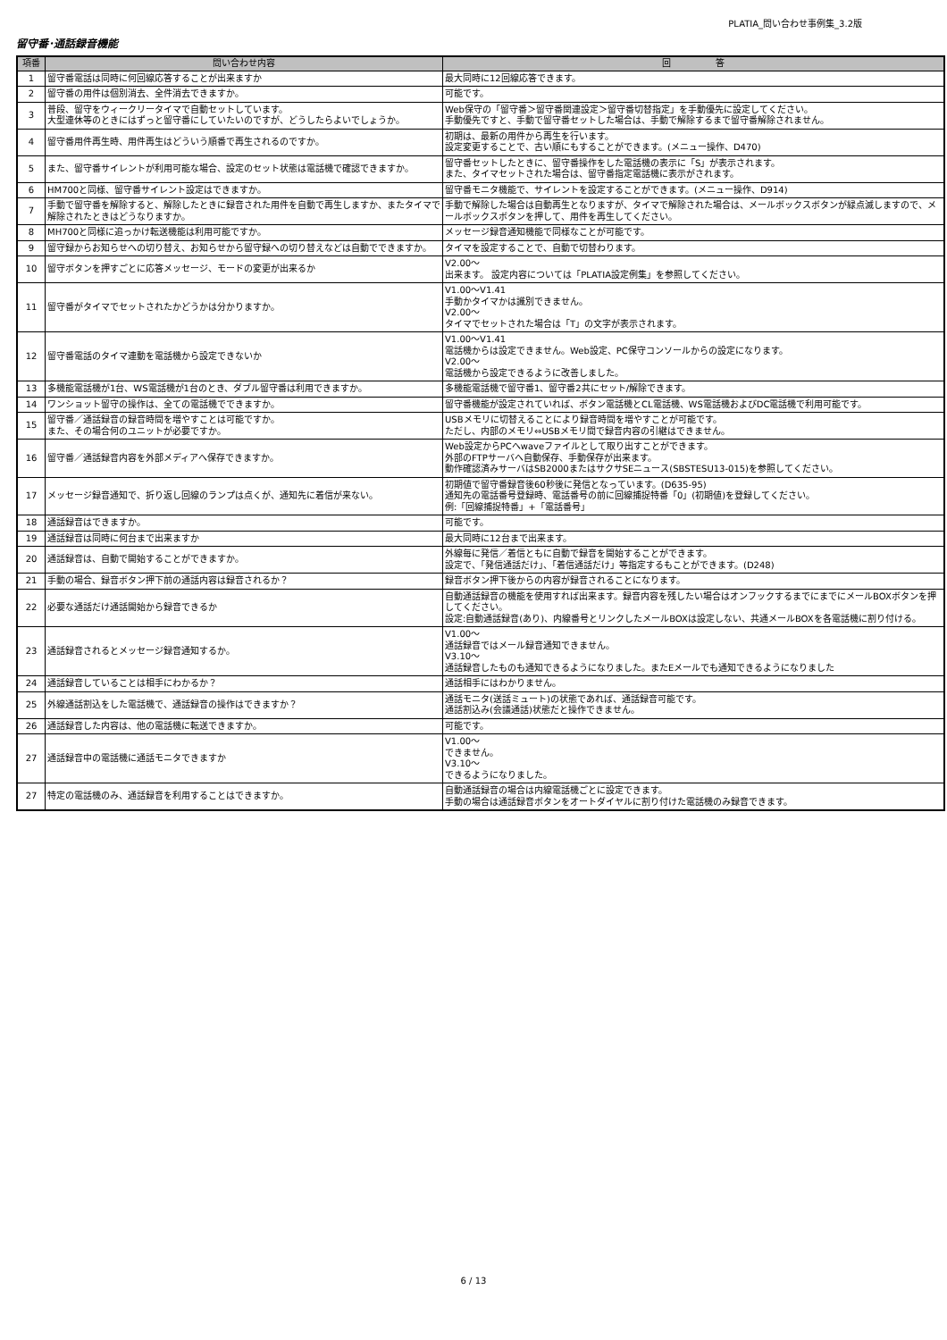PLATIA_問い合わせ事例集_3.2版
留守番･通話録音機能
| 項番 | 問い合わせ内容 | 回 答 |
| --- | --- | --- |
| 1 | 留守番電話は同時に何回線応答することが出来ますか | 最大同時に12回線応答できます。 |
| 2 | 留守番の用件は個別消去、全件消去できますか。 | 可能です。 |
| 3 | 普段、留守をウィークリータイマで自動セットしています。 大型連休等のときにはずっと留守番にしていたいのですが、どうしたらよいでしょうか。 | Web保守の「留守番＞留守番関連設定＞留守番切替指定」を手動優先に設定してください。 手動優先ですと、手動で留守番セットした場合は、手動で解除するまで留守番解除されません。 |
| 4 | 留守番用件再生時、用件再生はどういう順番で再生されるのですか。 | 初期は、最新の用件から再生を行います。 設定変更することで、古い順にもすることができます。(メニュー操作、D470) |
| 5 | また、留守番サイレントが利用可能な場合、設定のセット状態は電話機で確認できますか。 | 留守番セットしたときに、留守番操作をした電話機の表示に「S」が表示されます。 また、タイマセットされた場合は、留守番指定電話機に表示がされます。 |
| 6 | HM700と同様、留守番サイレント設定はできますか。 | 留守番モニタ機能で、サイレントを設定することができます。(メニュー操作、D914) |
| 7 | 手動で留守番を解除すると、解除したときに録音された用件を自動で再生しますか、またタイマで解除されたときはどうなりますか。 | 手動で解除した場合は自動再生となりますが、タイマで解除された場合は、メールボックスボタンが緑点滅しますので、メールボックスボタンを押して、用件を再生してください。 |
| 8 | MH700と同様に追っかけ転送機能は利用可能ですか。 | メッセージ録音通知機能で同様なことが可能です。 |
| 9 | 留守録からお知らせへの切り替え、お知らせから留守録への切り替えなどは自動でできますか。 | タイマを設定することで、自動で切替わります。 |
| 10 | 留守ボタンを押すごとに応答メッセージ、モードの変更が出来るか | V2.00～ 出来ます。 設定内容については「PLATIA設定例集」を参照してください。 |
| 11 | 留守番がタイマでセットされたかどうかは分かりますか。 | V1.00～V1.41 手動かタイマかは識別できません。 V2.00～ タイマでセットされた場合は「T」の文字が表示されます。 |
| 12 | 留守番電話のタイマ連動を電話機から設定できないか | V1.00～V1.41 電話機からは設定できません。Web設定、PC保守コンソールからの設定になります。 V2.00～ 電話機から設定できるように改善しました。 |
| 13 | 多機能電話機が1台、WS電話機が1台のとき、ダブル留守番は利用できますか。 | 多機能電話機で留守番1、留守番2共にセット/解除できます。 |
| 14 | ワンショット留守の操作は、全ての電話機でできますか。 | 留守番機能が設定されていれば、ボタン電話機とCL電話機、WS電話機およびDC電話機で利用可能です。 |
| 15 | 留守番／通話録音の録音時間を増やすことは可能ですか。 また、その場合何のユニットが必要ですか。 | USBメモリに切替えることにより録音時間を増やすことが可能です。 ただし、内部のメモリ⇔USBメモリ間で録音内容の引継はできません。 |
| 16 | 留守番／通話録音内容を外部メディアへ保存できますか。 | Web設定からPCへwaveファイルとして取り出すことができます。 外部のFTPサーバへ自動保存、手動保存が出来ます。 動作確認済みサーバはSB2000またはサクサSEニュース(SBSTESU13-015)を参照してください。 |
| 17 | メッセージ録音通知で、折り返し回線のランプは点くが、通知先に着信が来ない。 | 初期値で留守番録音後60秒後に発信となっています。(D635-95) 通知先の電話番号登録時、電話番号の前に回線捕捉特番「0」(初期値)を登録してください。 例:「回線捕捉特番」+「電話番号」 |
| 18 | 通話録音はできますか。 | 可能です。 |
| 19 | 通話録音は同時に何台まで出来ますか | 最大同時に12台まで出来ます。 |
| 20 | 通話録音は、自動で開始することができますか。 | 外線毎に発信／着信ともに自動で録音を開始することができます。 設定で、「発信通話だけ」、「着信通話だけ」等指定するもことができます。(D248) |
| 21 | 手動の場合、録音ボタン押下前の通話内容は録音されるか？ | 録音ボタン押下後からの内容が録音されることになります。 |
| 22 | 必要な通話だけ通話開始から録音できるか | 自動通話録音の機能を使用すれば出来ます。録音内容を残したい場合はオンフックするまでにまでにメールBOXボタンを押してください。 設定:自動通話録音(あり)、内線番号とリンクしたメールBOXは設定しない、共通メールBOXを各電話機に割り付ける。 |
| 23 | 通話録音されるとメッセージ録音通知するか。 | V1.00～ 通話録音ではメール録音通知できません。 V3.10～ 通話録音したものも通知できるようになりました。またEメールでも通知できるようになりました |
| 24 | 通話録音していることは相手にわかるか？ | 通話相手にはわかりません。 |
| 25 | 外線通話割込をした電話機で、通話録音の操作はできますか？ | 通話モニタ(送話ミュート)の状態であれば、通話録音可能です。 通話割込み(会議通話)状態だと操作できません。 |
| 26 | 通話録音した内容は、他の電話機に転送できますか。 | 可能です。 |
| 27 | 通話録音中の電話機に通話モニタできますか | V1.00～ できません。 V3.10～ できるようになりました。 |
| 27 | 特定の電話機のみ、通話録音を利用することはできますか。 | 自動通話録音の場合は内線電話機ごとに設定できます。 手動の場合は通話録音ボタンをオートダイヤルに割り付けた電話機のみ録音できます。 |
6 / 13